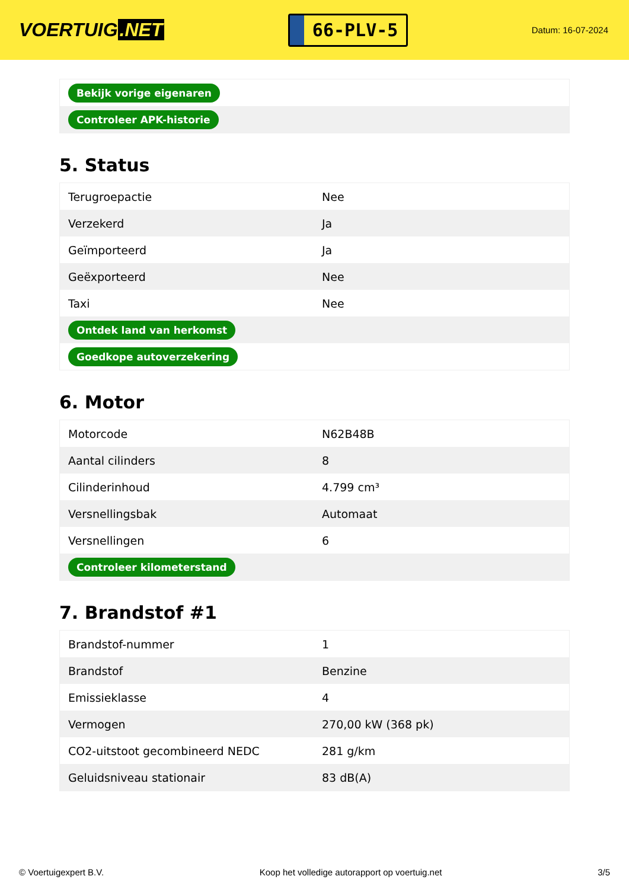VOERTUIG.NET
66-PLV-5
Datum: 16-07-2024
| Bekijk vorige eigenaren |
| Controleer APK-historie |
5. Status
| Terugroepactie | Nee |
| Verzekerd | Ja |
| Geïmporteerd | Ja |
| Geëxporteerd | Nee |
| Taxi | Nee |
| Ontdek land van herkomst | |
| Goedkope autoverzekering | |
6. Motor
| Motorcode | N62B48B |
| Aantal cilinders | 8 |
| Cilinderinhoud | 4.799 cm³ |
| Versnellingsbak | Automaat |
| Versnellingen | 6 |
| Controleer kilometerstand | |
7. Brandstof #1
| Brandstof-nummer | 1 |
| Brandstof | Benzine |
| Emissieklasse | 4 |
| Vermogen | 270,00 kW (368 pk) |
| CO2-uitstoot gecombineerd NEDC | 281 g/km |
| Geluidsniveau stationair | 83 dB(A) |
© Voertuigexpert B.V. Koop het volledige autorapport op voertuig.net 3/5